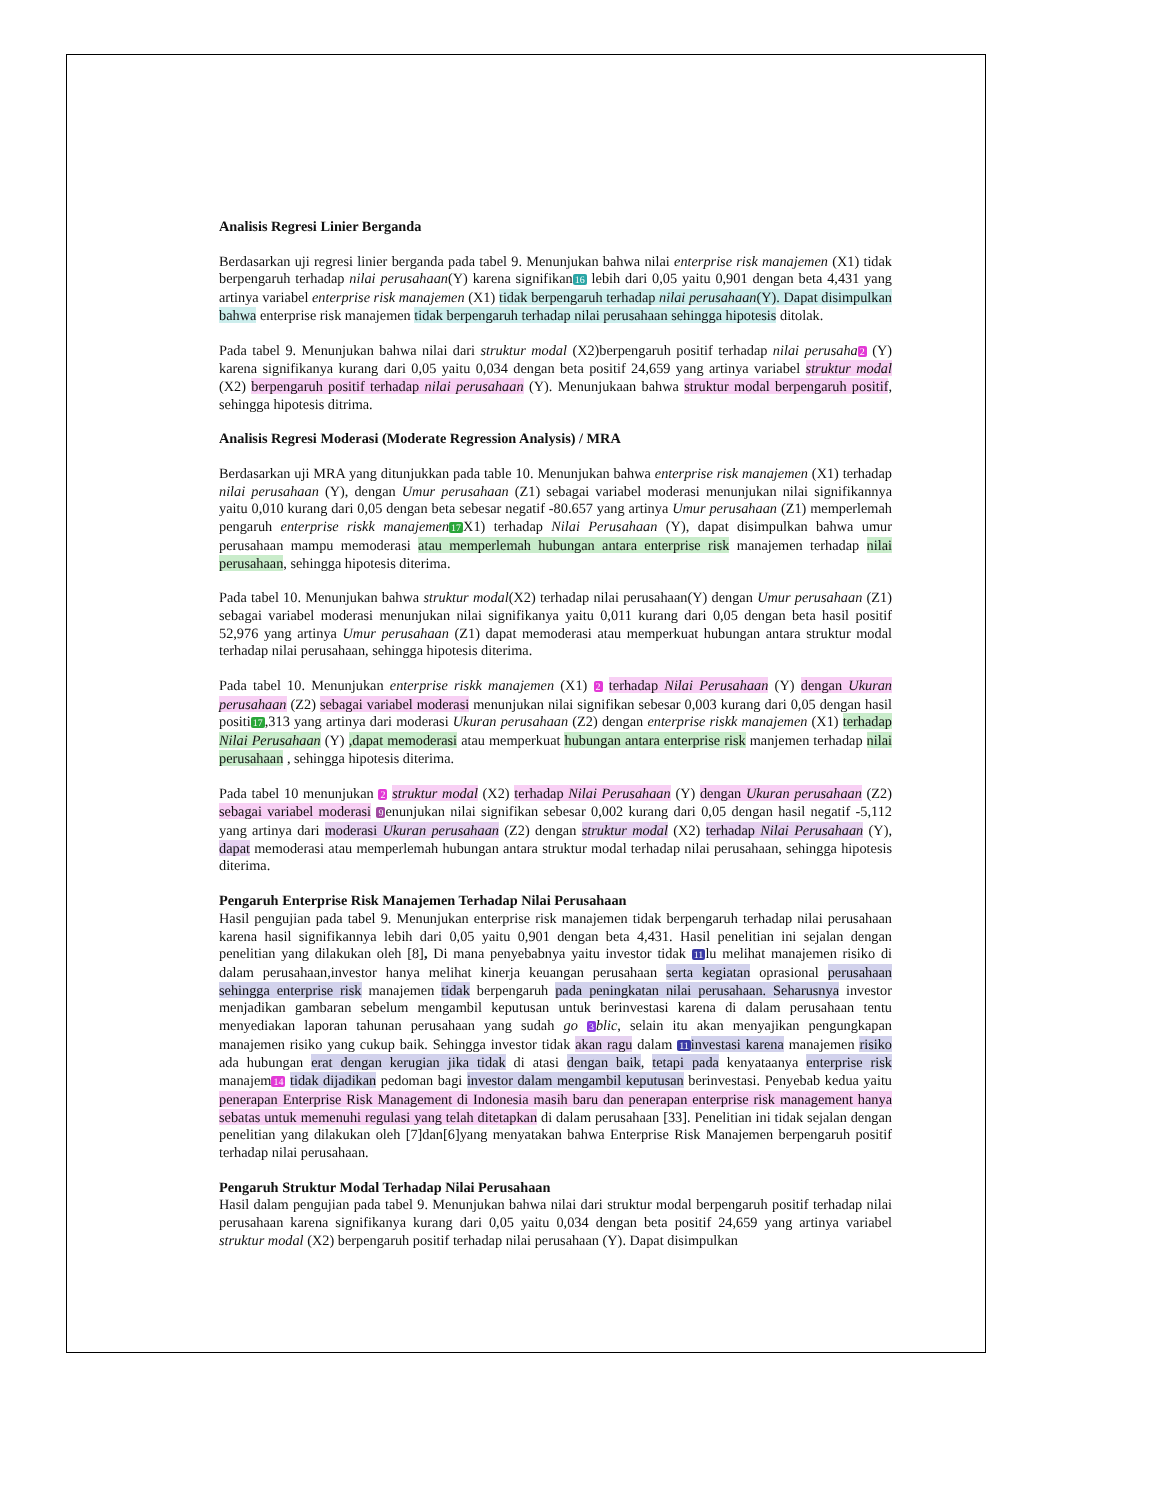Analisis Regresi Linier Berganda
Berdasarkan uji regresi linier berganda pada tabel 9. Menunjukan bahwa nilai enterprise risk manajemen (X1) tidak berpengaruh terhadap nilai perusahaan(Y) karena signifikan16 lebih dari 0,05 yaitu 0,901 dengan beta 4,431 yang artinya variabel enterprise risk manajemen (X1) tidak berpengaruh terhadap nilai perusahaan(Y). Dapat disimpulkan bahwa enterprise risk manajemen tidak berpengaruh terhadap nilai perusahaan sehingga hipotesis ditolak.
Pada tabel 9. Menunjukan bahwa nilai dari struktur modal (X2)berpengaruh positif terhadap nilai perusaha 2 (Y) karena signifikanya kurang dari 0,05 yaitu 0,034 dengan beta positif 24,659 yang artinya variabel struktur modal (X2) berpengaruh positif terhadap nilai perusahaan (Y). Menunjukaan bahwa struktur modal berpengaruh positif, sehingga hipotesis ditrima.
Analisis Regresi Moderasi (Moderate Regression Analysis) / MRA
Berdasarkan uji MRA yang ditunjukkan pada table 10. Menunjukan bahwa enterprise risk manajemen (X1) terhadap nilai perusahaan (Y), dengan Umur perusahaan (Z1) sebagai variabel moderasi menunjukan nilai signifikannya yaitu 0,010 kurang dari 0,05 dengan beta sebesar negatif -80.657 yang artinya Umur perusahaan (Z1) memperlemah pengaruh enterprise riskk manajemen 17 X1) terhadap Nilai Perusahaan (Y), dapat disimpulkan bahwa umur perusahaan mampu memoderasi atau memperlemah hubungan antara enterprise risk manajemen terhadap nilai perusahaan, sehingga hipotesis diterima.
Pada tabel 10. Menunjukan bahwa struktur modal(X2) terhadap nilai perusahaan(Y) dengan Umur perusahaan (Z1) sebagai variabel moderasi menunjukan nilai signifikanya yaitu 0,011 kurang dari 0,05 dengan beta hasil positif 52,976 yang artinya Umur perusahaan (Z1) dapat memoderasi atau memperkuat hubungan antara struktur modal terhadap nilai perusahaan, sehingga hipotesis diterima.
Pada tabel 10. Menunjukan enterprise riskk manajemen (X1) 2 terhadap Nilai Perusahaan (Y) dengan Ukuran perusahaan (Z2) sebagai variabel moderasi menunjukan nilai signifikan sebesar 0,003 kurang dari 0,05 dengan hasil positi17,313 yang artinya dari moderasi Ukuran perusahaan (Z2) dengan enterprise riskk manajemen (X1) terhadap Nilai Perusahaan (Y) ,dapat memoderasi atau memperkuat hubungan antara enterprise risk manjemen terhadap nilai perusahaan , sehingga hipotesis diterima.
Pada tabel 10 menunjukan 2 struktur modal (X2) terhadap Nilai Perusahaan (Y) dengan Ukuran perusahaan (Z2) sebagai variabel moderasi 9enunjukan nilai signifikan sebesar 0,002 kurang dari 0,05 dengan hasil negatif -5,112 yang artinya dari moderasi Ukuran perusahaan (Z2) dengan struktur modal (X2) terhadap Nilai Perusahaan (Y), dapat memoderasi atau memperlemah hubungan antara struktur modal terhadap nilai perusahaan, sehingga hipotesis diterima.
Pengaruh Enterprise Risk Manajemen Terhadap Nilai Perusahaan
Hasil pengujian pada tabel 9. Menunjukan enterprise risk manajemen tidak berpengaruh terhadap nilai perusahaan karena hasil signifikannya lebih dari 0,05 yaitu 0,901 dengan beta 4,431. Hasil penelitian ini sejalan dengan penelitian yang dilakukan oleh [8], Di mana penyebabnya yaitu investor tidak 11lu melihat manajemen risiko di dalam perusahaan,investor hanya melihat kinerja keuangan perusahaan serta kegiatan oprasional perusahaan sehingga enterprise risk manajemen tidak berpengaruh pada peningkatan nilai perusahaan. Seharusnya investor menjadikan gambaran sebelum mengambil keputusan untuk berinvestasi karena di dalam perusahaan tentu menyediakan laporan tahunan perusahaan yang sudah go 3 blic, selain itu akan menyajikan pengungkapan manajemen risiko yang cukup baik. Sehingga investor tidak akan ragu dalam 11 investasi karena manajemen risiko ada hubungan erat dengan kerugian jika tidak di atasi dengan baik, tetapi pada kenyataanya enterprise risk manajem14 tidak dijadikan pedoman bagi investor dalam mengambil keputusan berinvestasi. Penyebab kedua yaitu penerapan Enterprise Risk Management di Indonesia masih baru dan penerapan enterprise risk management hanya sebatas untuk memenuhi regulasi yang telah ditetapkan di dalam perusahaan [33]. Penelitian ini tidak sejalan dengan penelitian yang dilakukan oleh [7]dan[6]yang menyatakan bahwa Enterprise Risk Manajemen berpengaruh positif terhadap nilai perusahaan.
Pengaruh Struktur Modal Terhadap Nilai Perusahaan
Hasil dalam pengujian pada tabel 9. Menunjukan bahwa nilai dari struktur modal berpengaruh positif terhadap nilai perusahaan karena signifikanya kurang dari 0,05 yaitu 0,034 dengan beta positif 24,659 yang artinya variabel struktur modal (X2) berpengaruh positif terhadap nilai perusahaan (Y). Dapat disimpulkan